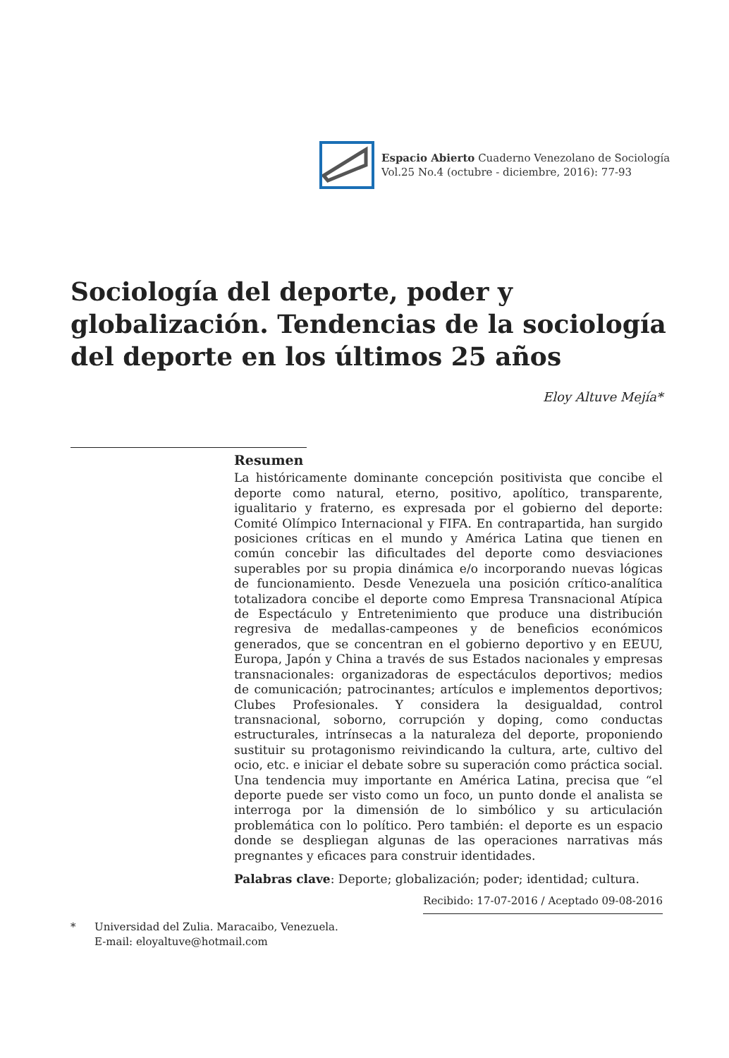Espacio Abierto Cuaderno Venezolano de Sociología
Vol.25 No.4 (octubre - diciembre, 2016): 77-93
Sociología del deporte, poder y globalización. Tendencias de la sociología del deporte en los últimos 25 años
Eloy Altuve Mejía*
Resumen
La históricamente dominante concepción positivista que concibe el deporte como natural, eterno, positivo, apolítico, transparente, igualitario y fraterno, es expresada por el gobierno del deporte: Comité Olímpico Internacional y FIFA. En contrapartida, han surgido posiciones críticas en el mundo y América Latina que tienen en común concebir las dificultades del deporte como desviaciones superables por su propia dinámica e/o incorporando nuevas lógicas de funcionamiento. Desde Venezuela una posición crítico-analítica totalizadora concibe el deporte como Empresa Transnacional Atípica de Espectáculo y Entretenimiento que produce una distribución regresiva de medallas-campeones y de beneficios económicos generados, que se concentran en el gobierno deportivo y en EEUU, Europa, Japón y China a través de sus Estados nacionales y empresas transnacionales: organizadoras de espectáculos deportivos; medios de comunicación; patrocinantes; artículos e implementos deportivos; Clubes Profesionales. Y considera la desigualdad, control transnacional, soborno, corrupción y doping, como conductas estructurales, intrínsecas a la naturaleza del deporte, proponiendo sustituir su protagonismo reivindicando la cultura, arte, cultivo del ocio, etc. e iniciar el debate sobre su superación como práctica social. Una tendencia muy importante en América Latina, precisa que “el deporte puede ser visto como un foco, un punto donde el analista se interroga por la dimensión de lo simbólico y su articulación problemática con lo político. Pero también: el deporte es un espacio donde se despliegan algunas de las operaciones narrativas más pregnantes y eficaces para construir identidades.
Palabras clave: Deporte; globalización; poder; identidad; cultura.
Recibido: 17-07-2016 / Aceptado 09-08-2016
* Universidad del Zulia. Maracaibo, Venezuela.
E-mail: eloyaltuve@hotmail.com